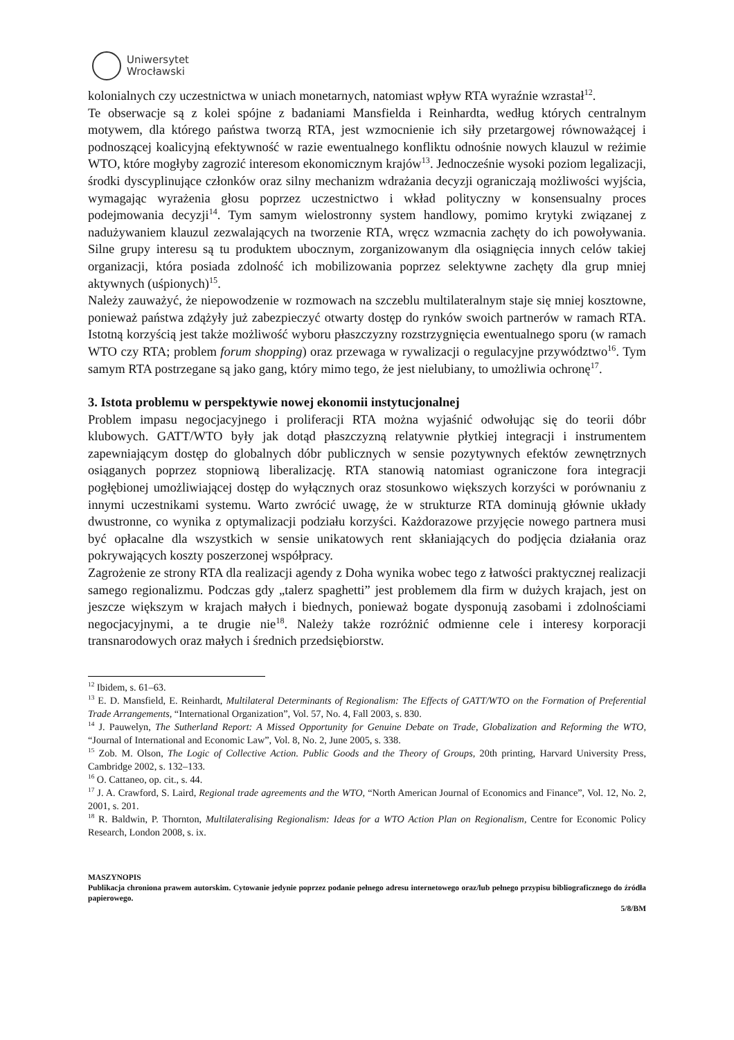Uniwersytet
Wrocławski
kolonialnych czy uczestnictwa w uniach monetarnych, natomiast wpływ RTA wyraźnie wzrastał<sup>12</sup>.
Te obserwacje są z kolei spójne z badaniami Mansfielda i Reinhardta, według których centralnym motywem, dla którego państwa tworzą RTA, jest wzmocnienie ich siły przetargowej równoważącej i podnoszącej koalicyjną efektywność w razie ewentualnego konfliktu odnośnie nowych klauzul w reżimie WTO, które mogłyby zagrozić interesom ekonomicznym krajów<sup>13</sup>. Jednocześnie wysoki poziom legalizacji, środki dyscyplinujące członków oraz silny mechanizm wdrażania decyzji ograniczają możliwości wyjścia, wymagając wyrażenia głosu poprzez uczestnictwo i wkład polityczny w konsensualny proces podejmowania decyzji<sup>14</sup>. Tym samym wielostronny system handlowy, pomimo krytyki związanej z nadużywaniem klauzul zezwalających na tworzenie RTA, wręcz wzmacnia zachęty do ich powoływania. Silne grupy interesu są tu produktem ubocznym, zorganizowanym dla osiągnięcia innych celów takiej organizacji, która posiada zdolność ich mobilizowania poprzez selektywne zachęty dla grup mniej aktywnych (uśpionych)<sup>15</sup>.
Należy zauważyć, że niepowodzenie w rozmowach na szczeblu multilateralnym staje się mniej kosztowne, ponieważ państwa zdążyły już zabezpieczyć otwarty dostęp do rynków swoich partnerów w ramach RTA. Istotną korzyścią jest także możliwość wyboru płaszczyzny rozstrzygnięcia ewentualnego sporu (w ramach WTO czy RTA; problem forum shopping) oraz przewaga w rywalizacji o regulacyjne przywództwo<sup>16</sup>. Tym samym RTA postrzegane są jako gang, który mimo tego, że jest nielubiany, to umożliwia ochronę<sup>17</sup>.
3. Istota problemu w perspektywie nowej ekonomii instytucjonalnej
Problem impasu negocjacyjnego i proliferacji RTA można wyjaśnić odwołując się do teorii dóbr klubowych. GATT/WTO były jak dotąd płaszczyzną relatywnie płytkiej integracji i instrumentem zapewniającym dostęp do globalnych dóbr publicznych w sensie pozytywnych efektów zewnętrznych osiąganych poprzez stopniową liberalizację. RTA stanowią natomiast ograniczone fora integracji pogłębionej umożliwiającej dostęp do wyłącznych oraz stosunkowo większych korzyści w porównaniu z innymi uczestnikami systemu. Warto zwrócić uwagę, że w strukturze RTA dominują głównie układy dwustronne, co wynika z optymalizacji podziału korzyści. Każdorazowe przyjęcie nowego partnera musi być opłacalne dla wszystkich w sensie unikatowych rent skłaniających do podjęcia działania oraz pokrywających koszty poszerzonej współpracy.
Zagrożenie ze strony RTA dla realizacji agendy z Doha wynika wobec tego z łatwości praktycznej realizacji samego regionalizmu. Podczas gdy „talerz spaghetti” jest problemem dla firm w dużych krajach, jest on jeszcze większym w krajach małych i biednych, ponieważ bogate dysponują zasobami i zdolnościami negocjacyjnymi, a te drugie nie<sup>18</sup>. Należy także rozróżnić odmienne cele i interesy korporacji transnarodowych oraz małych i średnich przedsiębiorstw.
<sup>12</sup> Ibidem, s. 61–63.
<sup>13</sup> E. D. Mansfield, E. Reinhardt, Multilateral Determinants of Regionalism: The Effects of GATT/WTO on the Formation of Preferential Trade Arrangements, “International Organization”, Vol. 57, No. 4, Fall 2003, s. 830.
<sup>14</sup> J. Pauwelyn, The Sutherland Report: A Missed Opportunity for Genuine Debate on Trade, Globalization and Reforming the WTO, “Journal of International and Economic Law”, Vol. 8, No. 2, June 2005, s. 338.
<sup>15</sup> Zob. M. Olson, The Logic of Collective Action. Public Goods and the Theory of Groups, 20th printing, Harvard University Press, Cambridge 2002, s. 132–133.
<sup>16</sup> O. Cattaneo, op. cit., s. 44.
<sup>17</sup> J. A. Crawford, S. Laird, Regional trade agreements and the WTO, “North American Journal of Economics and Finance”, Vol. 12, No. 2, 2001, s. 201.
<sup>18</sup> R. Baldwin, P. Thornton, Multilateralising Regionalism: Ideas for a WTO Action Plan on Regionalism, Centre for Economic Policy Research, London 2008, s. ix.
MASZYNOPIS
Publikacja chroniona prawem autorskim. Cytowanie jedynie poprzez podanie pełnego adresu internetowego oraz/lub pełnego przypisu bibliograficznego do źródła papierowego.
5/8/BM